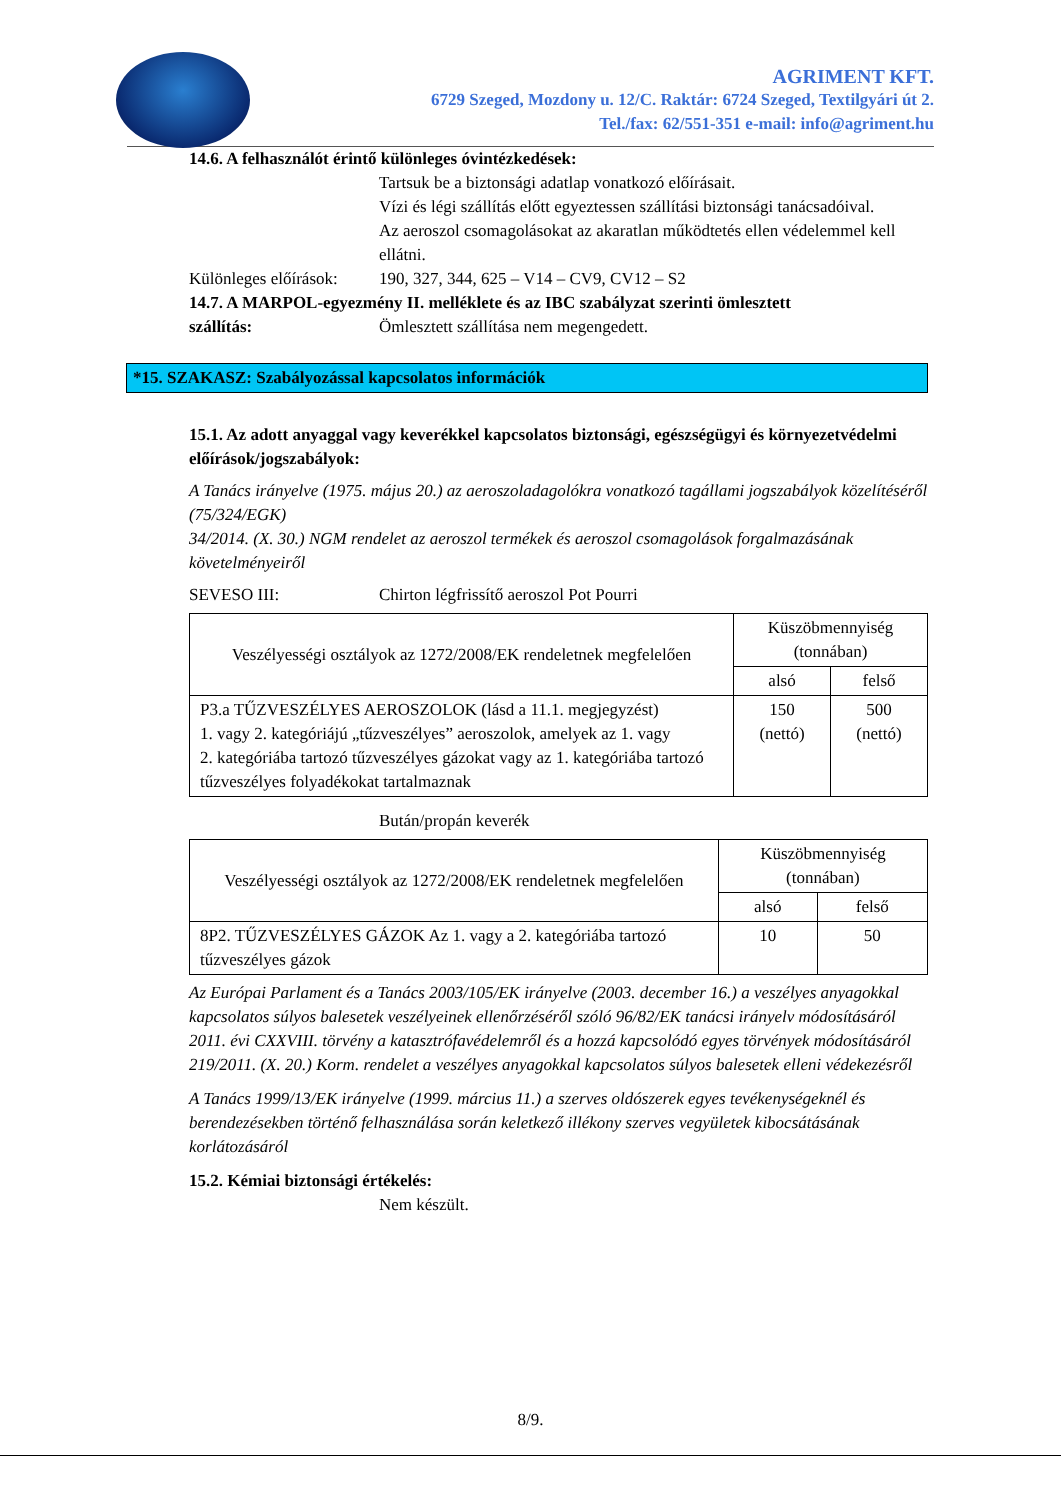AGRIMENT KFT.
6729 Szeged, Mozdony u. 12/C. Raktár: 6724 Szeged, Textilgyári út 2.
Tel./fax: 62/551-351 e-mail: info@agriment.hu
14.6. A felhasználót érintő különleges óvintézkedések:
Tartsuk be a biztonsági adatlap vonatkozó előírásait.
Vízi és légi szállítás előtt egyeztessen szállítási biztonsági tanácsadóival.
Az aeroszol csomagolásokat az akaratlan működtetés ellen védelemmel kell ellátni.
Különleges előírások:
190, 327, 344, 625 – V14 – CV9, CV12 – S2
14.7. A MARPOL-egyezmény II. melléklete és az IBC szabályzat szerinti ömlesztett
szállítás: Ömlesztett szállítása nem megengedett.
*15. SZAKASZ: Szabályozással kapcsolatos információk
15.1. Az adott anyaggal vagy keverékkel kapcsolatos biztonsági, egészségügyi és környezetvédelmi előírások/jogszabályok:
A Tanács irányelve (1975. május 20.) az aeroszoladagolókra vonatkozó tagállami jogszabályok közelítéséről (75/324/EGK)
34/2014. (X. 30.) NGM rendelet az aeroszol termékek és aeroszol csomagolások forgalmazásának követelményeiről
SEVESO III: Chirton légfrissítő aeroszol Pot Pourri
| Veszélyességi osztályok az 1272/2008/EK rendeletnek megfelelően | Küszöbmennyiség (tonnában) | |
| --- | --- | --- |
| | alsó | felső |
| P3.a TŰZVESZÉLYES AEROSZOLOK (lásd a 11.1. megjegyzést) 1. vagy 2. kategóriájú „tűzveszélyes” aeroszolok, amelyek az 1. vagy 2. kategóriába tartozó tűzveszélyes gázokat vagy az 1. kategóriába tartozó tűzveszélyes folyadékokat tartalmaznak | 150 (nettó) | 500 (nettó) |
Bután/propán keverék
| Veszélyességi osztályok az 1272/2008/EK rendeletnek megfelelően | Küszöbmennyiség (tonnában) | |
| --- | --- | --- |
| | alsó | felső |
| 8P2. TŰZVESZÉLYES GÁZOK Az 1. vagy a 2. kategóriába tartozó tűzveszélyes gázok | 10 | 50 |
Az Európai Parlament és a Tanács 2003/105/EK irányelve (2003. december 16.) a veszélyes anyagokkal kapcsolatos súlyos balesetek veszélyeinek ellenőrzéséről szóló 96/82/EK tanácsi irányelv módosításáról
2011. évi CXXVIII. törvény a katasztrófavédelemről és a hozzá kapcsolódó egyes törvények módosításáról
219/2011. (X. 20.) Korm. rendelet a veszélyes anyagokkal kapcsolatos súlyos balesetek elleni védekezésről
A Tanács 1999/13/EK irányelve (1999. március 11.) a szerves oldószerek egyes tevékenységeknél és berendezésekben történő felhasználása során keletkező illékony szerves vegyületek kibocsátásának korlátozásáról
15.2. Kémiai biztonsági értékelés:
Nem készült.
8/9.